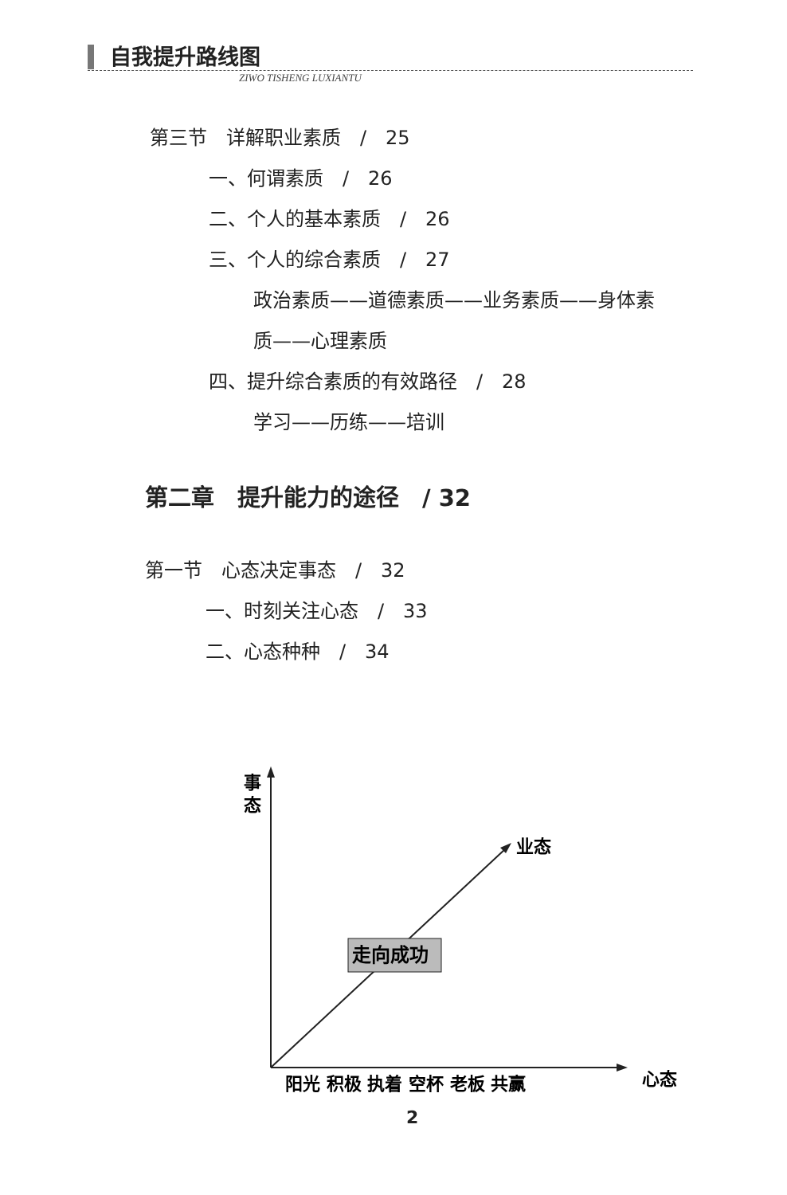自我提升路线图
ZIWO TISHENG LUXIANTU
第三节　详解职业素质　/　25
一、何谓素质　/　26
二、个人的基本素质　/　26
三、个人的综合素质　/　27
政治素质——道德素质——业务素质——身体素
质——心理素质
四、提升综合素质的有效路径　/　28
学习——历练——培训
第二章　提升能力的途径　/ 32
第一节　心态决定事态　/　32
一、时刻关注心态　/　33
二、心态种种　/　34
走向成功
事
态
业态
心态
阳光 积极 执着 空杯 老板 共赢
2